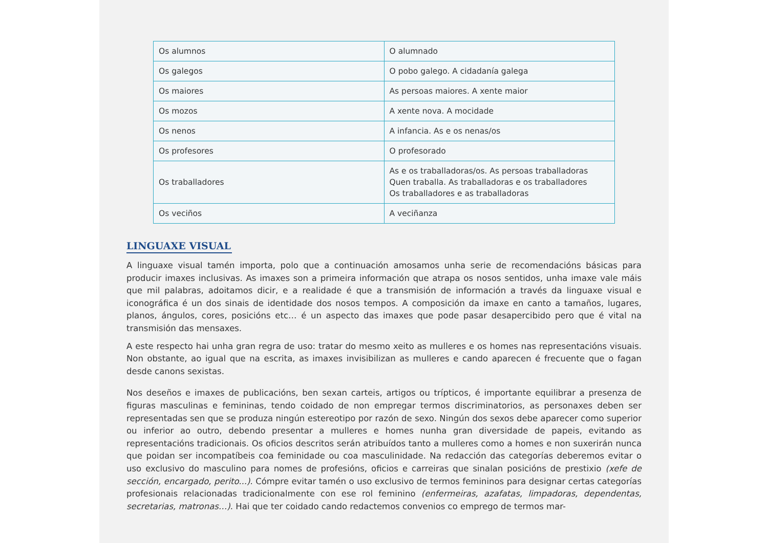| Os alumnos | O alumnado |
| Os galegos | O pobo galego. A cidadanía galega |
| Os maiores | As persoas maiores. A xente maior |
| Os mozos | A xente nova. A mocidade |
| Os nenos | A infancia. As e os nenas/os |
| Os profesores | O profesorado |
| Os traballadores | As e os traballadoras/os. As persoas traballadoras Quen traballa. As traballadoras e os traballadores Os traballadores e as traballadoras |
| Os veciños | A veciñanza |
LINGUAXE VISUAL
A linguaxe visual tamén importa, polo que a continuación amosamos unha serie de recomendacións básicas para producir imaxes inclusivas. As imaxes son a primeira información que atrapa os nosos sentidos, unha imaxe vale máis que mil palabras, adoitamos dicir, e a realidade é que a transmisión de información a través da linguaxe visual e iconográfica é un dos sinais de identidade dos nosos tempos. A composición da imaxe en canto a tamaños, lugares, planos, ángulos, cores, posicións etc… é un aspecto das imaxes que pode pasar desapercibido pero que é vital na transmisión das mensaxes.
A este respecto hai unha gran regra de uso: tratar do mesmo xeito as mulleres e os homes nas representacións visuais. Non obstante, ao igual que na escrita, as imaxes invisibilizan as mulleres e cando aparecen é frecuente que o fagan desde canons sexistas.
Nos deseños e imaxes de publicacións, ben sexan carteis, artigos ou trípticos, é importante equilibrar a presenza de figuras masculinas e femininas, tendo coidado de non empregar termos discriminatorios, as personaxes deben ser representadas sen que se produza ningún estereotipo por razón de sexo. Ningún dos sexos debe aparecer como superior ou inferior ao outro, debendo presentar a mulleres e homes nunha gran diversidade de papeis, evitando as representacións tradicionais. Os oficios descritos serán atribuídos tanto a mulleres como a homes e non suxerirán nunca que poidan ser incompatíbeis coa feminidade ou coa masculinidade. Na redacción das categorías deberemos evitar o uso exclusivo do masculino para nomes de profesións, oficios e carreiras que sinalan posicións de prestixio (xefe de sección, encargado, perito...). Cómpre evitar tamén o uso exclusivo de termos femininos para designar certas categorías profesionais relacionadas tradicionalmente con ese rol feminino (enfermeiras, azafatas, limpadoras, dependentas, secretarias, matronas…). Hai que ter coidado cando redactemos convenios co emprego de termos mar-